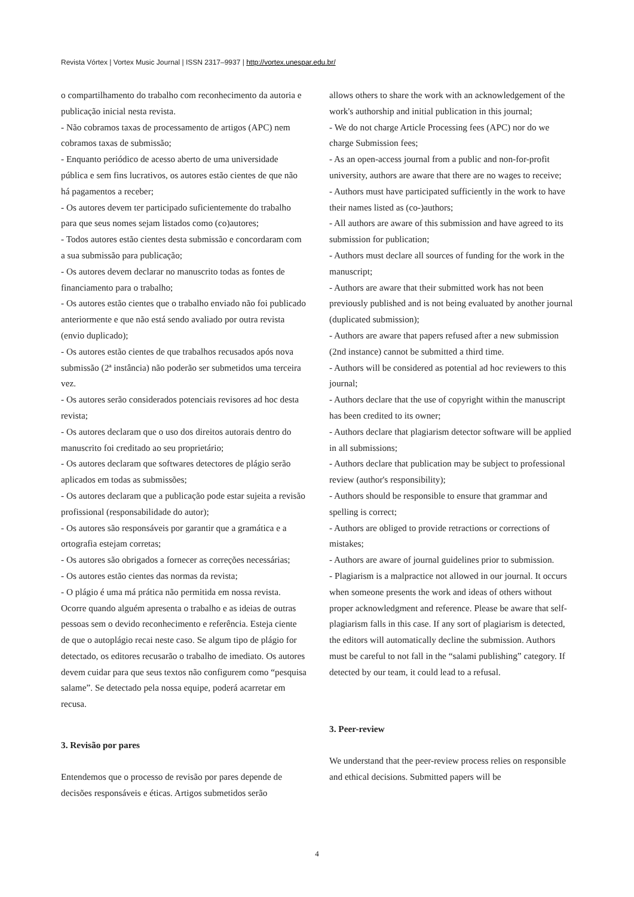Revista Vórtex | Vortex Music Journal | ISSN 2317–9937 | http://vortex.unespar.edu.br/
o compartilhamento do trabalho com reconhecimento da autoria e publicação inicial nesta revista.
- Não cobramos taxas de processamento de artigos (APC) nem cobramos taxas de submissão;
- Enquanto periódico de acesso aberto de uma universidade pública e sem fins lucrativos, os autores estão cientes de que não há pagamentos a receber;
- Os autores devem ter participado suficientemente do trabalho para que seus nomes sejam listados como (co)autores;
- Todos autores estão cientes desta submissão e concordaram com a sua submissão para publicação;
- Os autores devem declarar no manuscrito todas as fontes de financiamento para o trabalho;
- Os autores estão cientes que o trabalho enviado não foi publicado anteriormente e que não está sendo avaliado por outra revista (envio duplicado);
- Os autores estão cientes de que trabalhos recusados após nova submissão (2ª instância) não poderão ser submetidos uma terceira vez.
- Os autores serão considerados potenciais revisores ad hoc desta revista;
- Os autores declaram que o uso dos direitos autorais dentro do manuscrito foi creditado ao seu proprietário;
- Os autores declaram que softwares detectores de plágio serão aplicados em todas as submissões;
- Os autores declaram que a publicação pode estar sujeita a revisão profissional (responsabilidade do autor);
- Os autores são responsáveis por garantir que a gramática e a ortografia estejam corretas;
- Os autores são obrigados a fornecer as correções necessárias;
- Os autores estão cientes das normas da revista;
- O plágio é uma má prática não permitida em nossa revista. Ocorre quando alguém apresenta o trabalho e as ideias de outras pessoas sem o devido reconhecimento e referência. Esteja ciente de que o autoplágio recai neste caso. Se algum tipo de plágio for detectado, os editores recusarão o trabalho de imediato. Os autores devem cuidar para que seus textos não configurem como “pesquisa salame”. Se detectado pela nossa equipe, poderá acarretar em recusa.
3. Revisão por pares
Entendemos que o processo de revisão por pares depende de decisões responsáveis e éticas. Artigos submetidos serão
allows others to share the work with an acknowledgement of the work's authorship and initial publication in this journal;
- We do not charge Article Processing fees (APC) nor do we charge Submission fees;
- As an open-access journal from a public and non-for-profit university, authors are aware that there are no wages to receive;
- Authors must have participated sufficiently in the work to have their names listed as (co-)authors;
- All authors are aware of this submission and have agreed to its submission for publication;
- Authors must declare all sources of funding for the work in the manuscript;
- Authors are aware that their submitted work has not been previously published and is not being evaluated by another journal (duplicated submission);
- Authors are aware that papers refused after a new submission (2nd instance) cannot be submitted a third time.
- Authors will be considered as potential ad hoc reviewers to this journal;
- Authors declare that the use of copyright within the manuscript has been credited to its owner;
- Authors declare that plagiarism detector software will be applied in all submissions;
- Authors declare that publication may be subject to professional review (author's responsibility);
- Authors should be responsible to ensure that grammar and spelling is correct;
- Authors are obliged to provide retractions or corrections of mistakes;
- Authors are aware of journal guidelines prior to submission.
- Plagiarism is a malpractice not allowed in our journal. It occurs when someone presents the work and ideas of others without proper acknowledgment and reference. Please be aware that self-plagiarism falls in this case. If any sort of plagiarism is detected, the editors will automatically decline the submission. Authors must be careful to not fall in the “salami publishing” category. If detected by our team, it could lead to a refusal.
3. Peer-review
We understand that the peer-review process relies on responsible and ethical decisions. Submitted papers will be
4